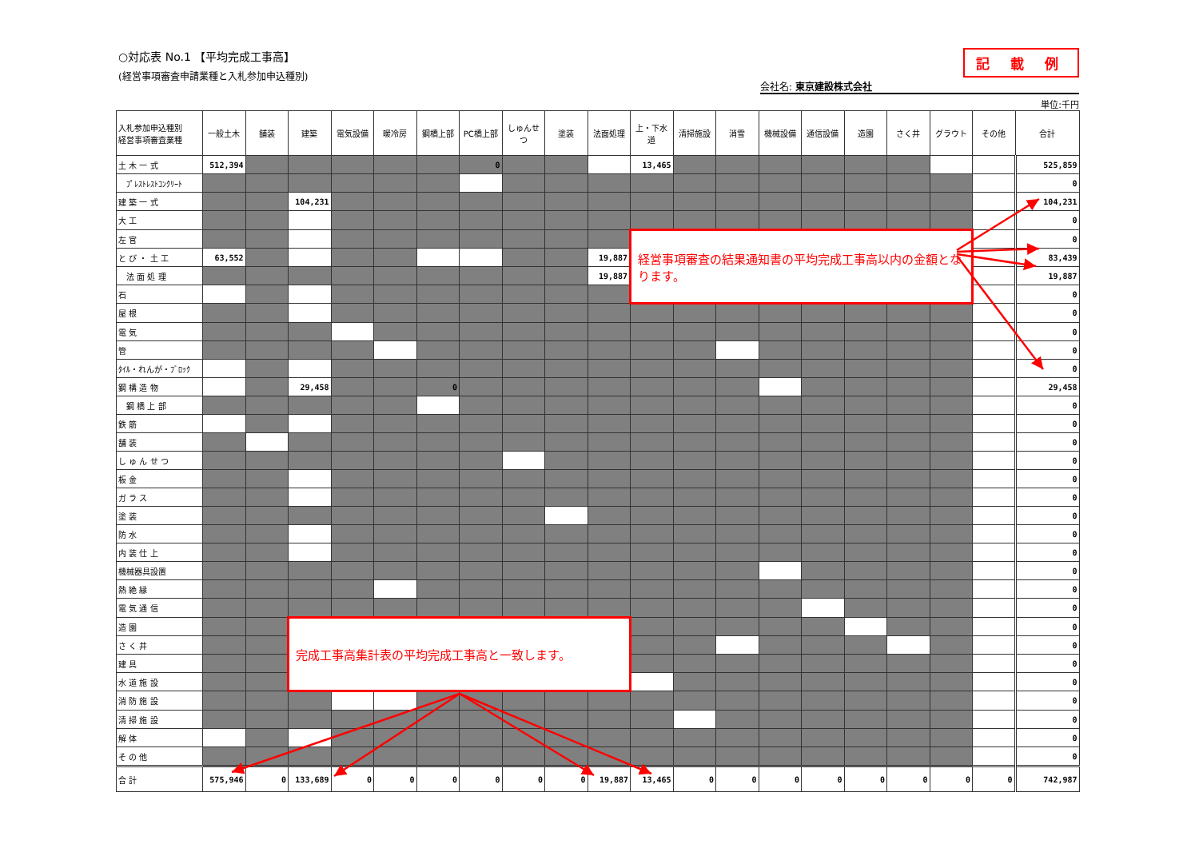記 載 例
会社名: 東京建設株式会社
単位:千円
○対応表 No.1 【平均完成工事高】
(経営事項審査申請業種と入札参加申込種別)
| 入札参加申込種別 経営事項審査業種 | 一般土木 | 舗装 | 建築 | 電気設備 | 暖冷房 | 鋼橋上部 | PC橋上部 | しゅんせつ | 塗装 | 法面処理 | 上・下水道 | 清掃施設 | 消雪 | 機械設備 | 通信設備 | 造園 | さく井 | グラウト | その他 | 合計 |
| --- | --- | --- | --- | --- | --- | --- | --- | --- | --- | --- | --- | --- | --- | --- | --- | --- | --- | --- | --- | --- |
| 土 木 一 式 | 512,394 | | | | | | 0 | | | | 13,465 | | | | | | | | | 525,859 |
| ﾌﾟﾚｽﾄﾚｽﾄｺﾝｸﾘｰﾄ | | | | | | | | | | | | | | | | | | | | 0 |
| 建 築 一 式 | | | 104,231 | | | | | | | | | | | | | | | | | 104,231 |
| 大 工 | | | | | | | | | | | | | | | | | | | | 0 |
| 左 官 | | | | | | | | | | | 経営事項審査の結果通知書の平均完成工事高以内の金額となります。 | | | | | | | | | 0 |
| と び ・ 土 工 | 63,552 | | | | | | | | | 19,887 | | | | | | | | | | 83,439 |
| 法 面 処 理 | | | | | | | | | | 19,887 | | | | | | | | | | 19,887 |
| 石 | | | | | | | | | | | | | | | | | | | | 0 |
| 屋 根 | | | | | | | | | | | | | | | | | | | | 0 |
| 電 気 | | | | | | | | | | | | | | | | | | | | 0 |
| 管 | | | | | | | | | | | | | | | | | | | | 0 |
| ﾀｲﾙ・れんが・ﾌﾞﾛｯｸ | | | | | | | | | | | | | | | | | | | | 0 |
| 鋼 構 造 物 | | | 29,458 | | | 0 | | | | | | | | | | | | | | 29,458 |
| 鋼 橋 上 部 | | | | | | | | | | | | | | | | | | | | 0 |
| 鉄 筋 | | | | | | | | | | | | | | | | | | | | 0 |
| 舗 装 | | | | | | | | | | | | | | | | | | | | 0 |
| し ゅ ん せ つ | | | | | | | | | | | | | | | | | | | | 0 |
| 板 金 | | | | | | | | | | | | | | | | | | | | 0 |
| ガ ラ ス | | | | | | | | | | | | | | | | | | | | 0 |
| 塗 装 | | | | | | | | | | | | | | | | | | | | 0 |
| 防 水 | | | | | | | | | | | | | | | | | | | | 0 |
| 内 装 仕 上 | | | | | | | | | | | | | | | | | | | | 0 |
| 機械器具設置 | | | | | | | | | | | | | | | | | | | | 0 |
| 熱 絶 縁 | | | | | | | | | | | | | | | | | | | | 0 |
| 電 気 通 信 | | | | | | | | | | | | | | | | | | | | 0 |
| 造 園 | | | 完成工事高集計表の平均完成工事高と一致します。 | | | | | | | | | | | | | | | | | 0 |
| さ く 井 | | | | | | | | | | | | | | | | | | | | 0 |
| 建 具 | | | | | | | | | | | | | | | | | | | | 0 |
| 水 道 施 設 | | | | | | | | | | | | | | | | | | | | 0 |
| 消 防 施 設 | | | | | | | | | | | | | | | | | | | | 0 |
| 清 掃 施 設 | | | | | | | | | | | | | | | | | | | | 0 |
| 解 体 | | | | | | | | | | | | | | | | | | | | 0 |
| そ の 他 | | | | | | | | | | | | | | | | | | | | 0 |
| 合 計 | 575,946 | 0 | 133,689 | 0 | 0 | 0 | 0 | 0 | 0 | 19,887 | 13,465 | 0 | 0 | 0 | 0 | 0 | 0 | 0 | 0 | 742,987 |